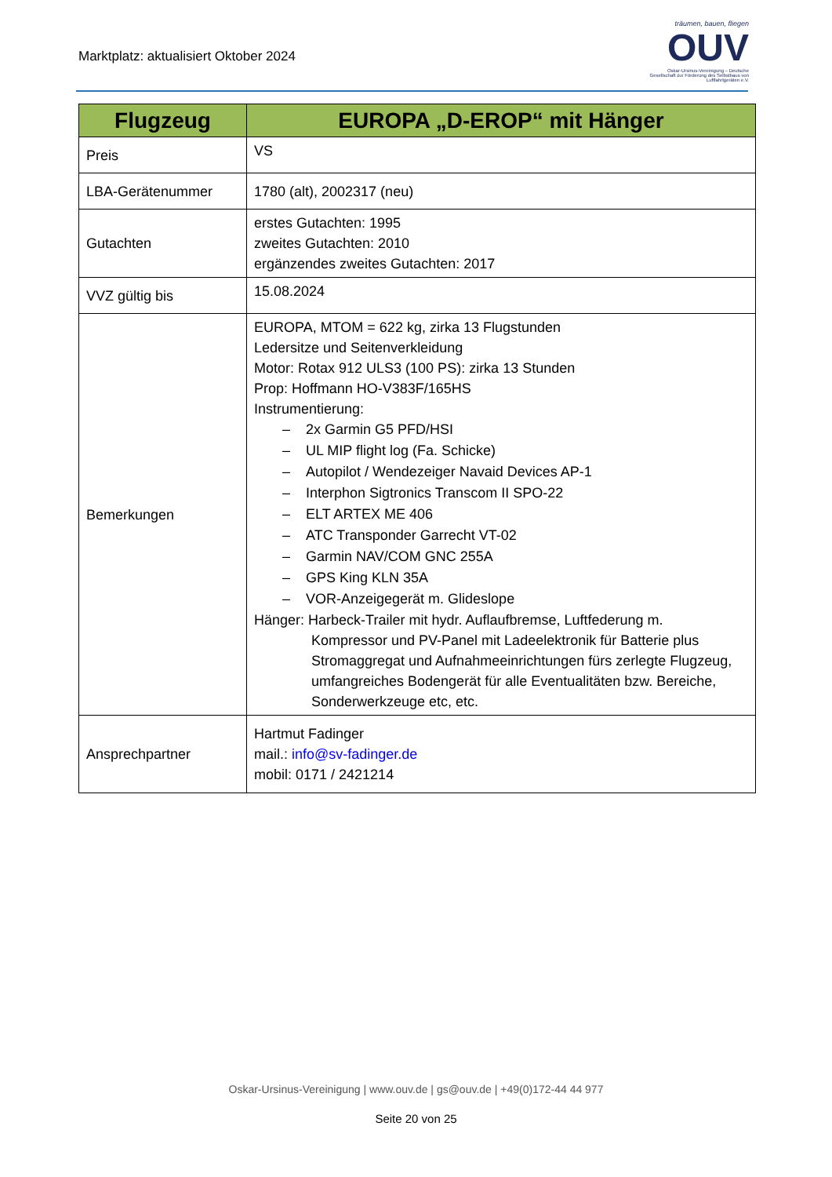Marktplatz: aktualisiert Oktober 2024
träumen, bauen, fliegen
OUV
Oskar-Ursinus-Vereinigung – Deutsche Gesellschaft zur Förderung des Selbstbaus von Luftfahrtgeräten e.V.
| Flugzeug | EUROPA „D-EROP“ mit Hänger |
| --- | --- |
| Preis | VS |
| LBA-Gerätenummer | 1780 (alt), 2002317 (neu) |
| Gutachten | erstes Gutachten: 1995 zweites Gutachten: 2010 ergänzendes zweites Gutachten: 2017 |
| VVZ gültig bis | 15.08.2024 |
| Bemerkungen | EUROPA, MTOM = 622 kg, zirka 13 Flugstunden Ledersitze und Seitenverkleidung Motor: Rotax 912 ULS3 (100 PS): zirka 13 Stunden Prop: Hoffmann HO-V383F/165HS Instrumentierung: – 2x Garmin G5 PFD/HSI – UL MIP flight log (Fa. Schicke) – Autopilot / Wendezeiger Navaid Devices AP-1 – Interphon Sigtronics Transcom II SPO-22 – ELT ARTEX ME 406 – ATC Transponder Garrecht VT-02 – Garmin NAV/COM GNC 255A – GPS King KLN 35A – VOR-Anzeigegerät m. Glideslope Hänger: Harbeck-Trailer mit hydr. Auflaufbremse, Luftfederung m. Kompressor und PV-Panel mit Ladeelektronik für Batterie plus Stromaggregat und Aufnahmeeinrichtungen fürs zerlegte Flugzeug, umfangreiches Bodengerät für alle Eventualitäten bzw. Bereiche, Sonderwerkzeuge etc, etc. |
| Ansprechpartner | Hartmut Fadinger mail.: info@sv-fadinger.de mobil: 0171 / 2421214 |
Oskar-Ursinus-Vereinigung | www.ouv.de | gs@ouv.de | +49(0)172-44 44 977
Seite 20 von 25